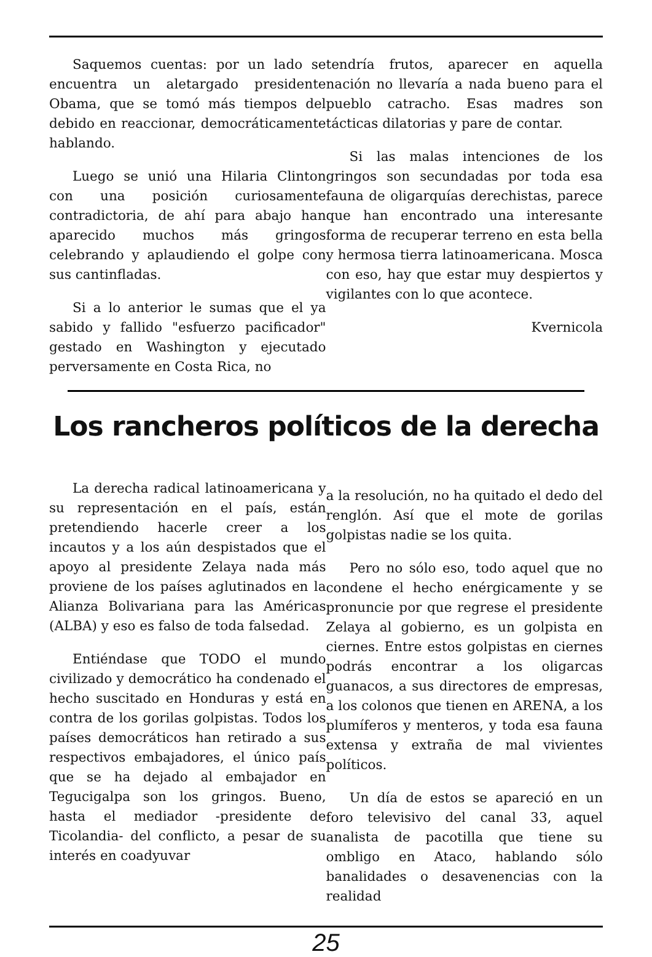Saquemos cuentas: por un lado se encuentra un aletargado presidente Obama, que se tomó más tiempos del debido en reaccionar, democráticamente hablando.
Luego se unió una Hilaria Clinton con una posición curiosamente contradictoria, de ahí para abajo han aparecido muchos más gringos celebrando y aplaudiendo el golpe con sus cantinfladas.
Si a lo anterior le sumas que el ya sabido y fallido "esfuerzo pacificador" gestado en Washington y ejecutado perversamente en Costa Rica, no
tendría frutos, aparecer en aquella nación no llevaría a nada bueno para el pueblo catracho. Esas madres son tácticas dilatorias y pare de contar.
Si las malas intenciones de los gringos son secundadas por toda esa fauna de oligarquías derechistas, parece que han encontrado una interesante forma de recuperar terreno en esta bella y hermosa tierra latinoamericana. Mosca con eso, hay que estar muy despiertos y vigilantes con lo que acontece.
Kvernicola
Los rancheros políticos de la derecha
La derecha radical latinoamericana y su representación en el país, están pretendiendo hacerle creer a los incautos y a los aún despistados que el apoyo al presidente Zelaya nada más proviene de los países aglutinados en la Alianza Bolivariana para las Américas (ALBA) y eso es falso de toda falsedad.
Entiéndase que TODO el mundo civilizado y democrático ha condenado el hecho suscitado en Honduras y está en contra de los gorilas golpistas. Todos los países democráticos han retirado a sus respectivos embajadores, el único país que se ha dejado al embajador en Tegucigalpa son los gringos. Bueno, hasta el mediador -presidente de Ticolandia- del conflicto, a pesar de su interés en coadyuvar
a la resolución, no ha quitado el dedo del renglón. Así que el mote de gorilas golpistas nadie se los quita.
Pero no sólo eso, todo aquel que no condene el hecho enérgicamente y se pronuncie por que regrese el presidente Zelaya al gobierno, es un golpista en ciernes. Entre estos golpistas en ciernes podrás encontrar a los oligarcas guanacos, a sus directores de empresas, a los colonos que tienen en ARENA, a los plumíferos y menteros, y toda esa fauna extensa y extraña de mal vivientes políticos.
Un día de estos se apareció en un foro televisivo del canal 33, aquel analista de pacotilla que tiene su ombligo en Ataco, hablando sólo banalidades o desavenencias con la realidad
25